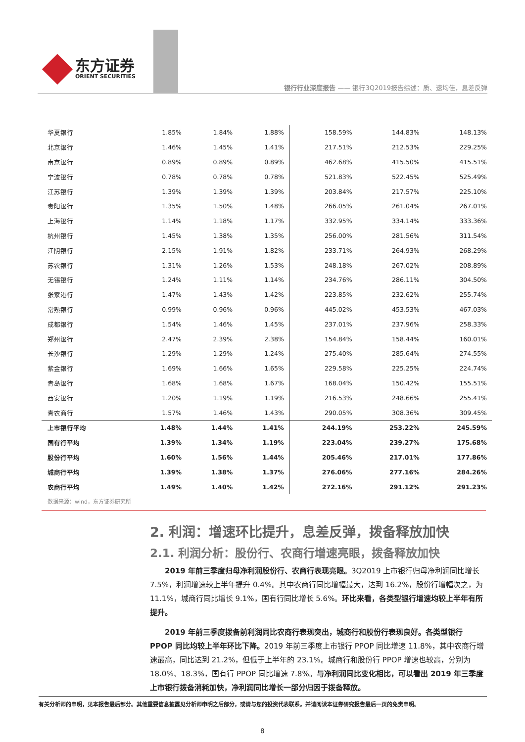东方证券
ORIENT SECURITIES
银行行业深度报告 —— 银行3Q2019报告综述：质、速均佳，息差反弹
| 华夏银行 | 1.85% | 1.84% | 1.88% | 158.59% | 144.83% | 148.13% |
| 北京银行 | 1.46% | 1.45% | 1.41% | 217.51% | 212.53% | 229.25% |
| 南京银行 | 0.89% | 0.89% | 0.89% | 462.68% | 415.50% | 415.51% |
| 宁波银行 | 0.78% | 0.78% | 0.78% | 521.83% | 522.45% | 525.49% |
| 江苏银行 | 1.39% | 1.39% | 1.39% | 203.84% | 217.57% | 225.10% |
| 贵阳银行 | 1.35% | 1.50% | 1.48% | 266.05% | 261.04% | 267.01% |
| 上海银行 | 1.14% | 1.18% | 1.17% | 332.95% | 334.14% | 333.36% |
| 杭州银行 | 1.45% | 1.38% | 1.35% | 256.00% | 281.56% | 311.54% |
| 江阴银行 | 2.15% | 1.91% | 1.82% | 233.71% | 264.93% | 268.29% |
| 苏农银行 | 1.31% | 1.26% | 1.53% | 248.18% | 267.02% | 208.89% |
| 无锡银行 | 1.24% | 1.11% | 1.14% | 234.76% | 286.11% | 304.50% |
| 张家港行 | 1.47% | 1.43% | 1.42% | 223.85% | 232.62% | 255.74% |
| 常熟银行 | 0.99% | 0.96% | 0.96% | 445.02% | 453.53% | 467.03% |
| 成都银行 | 1.54% | 1.46% | 1.45% | 237.01% | 237.96% | 258.33% |
| 郑州银行 | 2.47% | 2.39% | 2.38% | 154.84% | 158.44% | 160.01% |
| 长沙银行 | 1.29% | 1.29% | 1.24% | 275.40% | 285.64% | 274.55% |
| 紫金银行 | 1.69% | 1.66% | 1.65% | 229.58% | 225.25% | 224.74% |
| 青岛银行 | 1.68% | 1.68% | 1.67% | 168.04% | 150.42% | 155.51% |
| 西安银行 | 1.20% | 1.19% | 1.19% | 216.53% | 248.66% | 255.41% |
| 青农商行 | 1.57% | 1.46% | 1.43% | 290.05% | 308.36% | 309.45% |
| 上市银行平均 | 1.48% | 1.44% | 1.41% | 244.19% | 253.22% | 245.59% |
| 国有行平均 | 1.39% | 1.34% | 1.19% | 223.04% | 239.27% | 175.68% |
| 股份行平均 | 1.60% | 1.56% | 1.44% | 205.46% | 217.01% | 177.86% |
| 城商行平均 | 1.39% | 1.38% | 1.37% | 276.06% | 277.16% | 284.26% |
| 农商行平均 | 1.49% | 1.40% | 1.42% | 272.16% | 291.12% | 291.23% |
数据来源：wind，东方证券研究所
2. 利润：增速环比提升，息差反弹，拨备释放加快
2.1. 利润分析：股份行、农商行增速亮眼，拨备释放加快
2019 年前三季度归母净利润股份行、农商行表现亮眼。3Q2019 上市银行归母净利润同比增长 7.5%，利润增速较上半年提升 0.4%。其中农商行同比增幅最大，达到 16.2%，股份行增幅次之，为 11.1%，城商行同比增长 9.1%，国有行同比增长 5.6%。环比来看，各类型银行增速均较上半年有所提升。
2019 年前三季度拨备前利润同比农商行表现突出，城商行和股份行表现良好。各类型银行 PPOP 同比均较上半年环比下降。2019 年前三季度上市银行 PPOP 同比增速 11.8%，其中农商行增速最高，同比达到 21.2%，但低于上半年的 23.1%。城商行和股份行 PPOP 增速也较高，分别为 18.0%、18.3%，国有行 PPOP 同比增速 7.8%。与净利润同比变化相比，可以看出 2019 年三季度上市银行拨备消耗加快，净利润同比增长一部分归因于拨备释放。
有关分析师的申明，见本报告最后部分。其他重要信息披露见分析师申明之后部分，或请与您的投资代表联系。并请阅读本证券研究报告最后一页的免责申明。
8